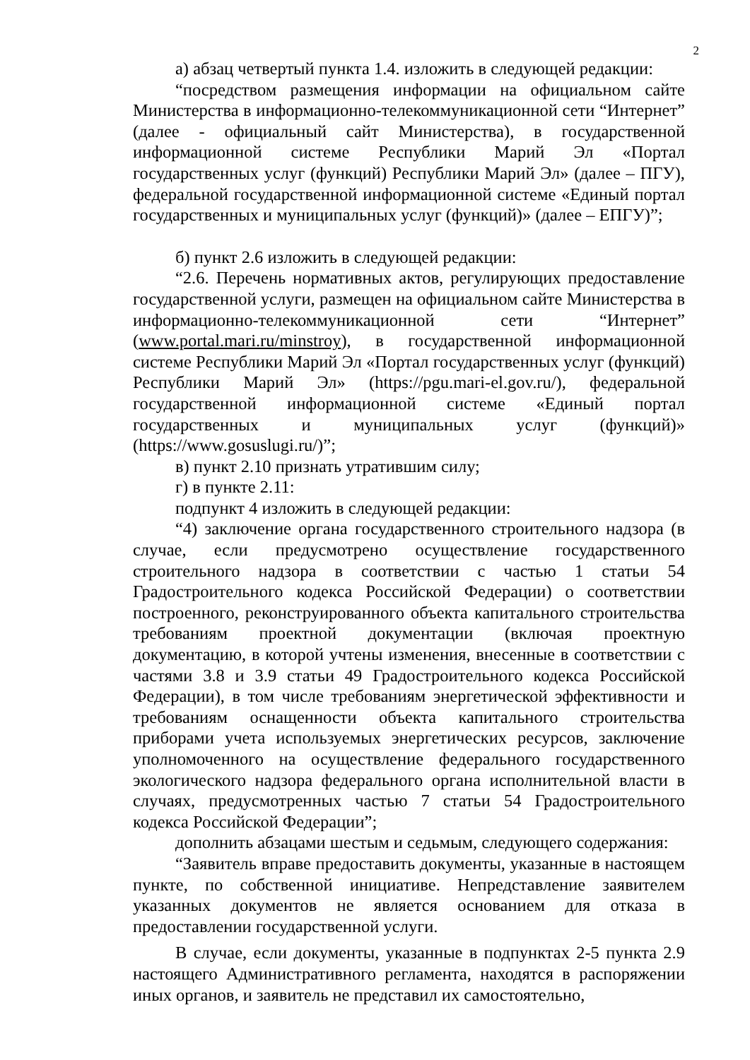2
а) абзац четвертый пункта 1.4. изложить в следующей редакции:
“посредством размещения информации на официальном сайте Министерства в информационно-телекоммуникационной сети “Интернет” (далее - официальный сайт Министерства), в государственной информационной системе Республики Марий Эл «Портал государственных услуг (функций) Республики Марий Эл» (далее – ПГУ), федеральной государственной информационной системе «Единый портал государственных и муниципальных услуг (функций)» (далее – ЕПГУ)”;
б) пункт 2.6 изложить в следующей редакции:
“2.6. Перечень нормативных актов, регулирующих предоставление государственной услуги, размещен на официальном сайте Министерства в информационно-телекоммуникационной сети “Интернет” (www.portal.mari.ru/minstroy), в государственной информационной системе Республики Марий Эл «Портал государственных услуг (функций) Республики Марий Эл» (https://pgu.mari-el.gov.ru/), федеральной государственной информационной системе «Единый портал государственных и муниципальных услуг (функций)» (https://www.gosuslugi.ru/)”;
в) пункт 2.10 признать утратившим силу;
г) в пункте 2.11:
подпункт 4 изложить в следующей редакции:
“4) заключение органа государственного строительного надзора (в случае, если предусмотрено осуществление государственного строительного надзора в соответствии с частью 1 статьи 54 Градостроительного кодекса Российской Федерации) о соответствии построенного, реконструированного объекта капитального строительства требованиям проектной документации (включая проектную документацию, в которой учтены изменения, внесенные в соответствии с частями 3.8 и 3.9 статьи 49 Градостроительного кодекса Российской Федерации), в том числе требованиям энергетической эффективности и требованиям оснащенности объекта капитального строительства приборами учета используемых энергетических ресурсов, заключение уполномоченного на осуществление федерального государственного экологического надзора федерального органа исполнительной власти в случаях, предусмотренных частью 7 статьи 54 Градостроительного кодекса Российской Федерации”;
дополнить абзацами шестым и седьмым, следующего содержания:
“Заявитель вправе предоставить документы, указанные в настоящем пункте, по собственной инициативе. Непредставление заявителем указанных документов не является основанием для отказа в предоставлении государственной услуги.
В случае, если документы, указанные в подпунктах 2-5 пункта 2.9 настоящего Административного регламента, находятся в распоряжении иных органов, и заявитель не представил их самостоятельно,